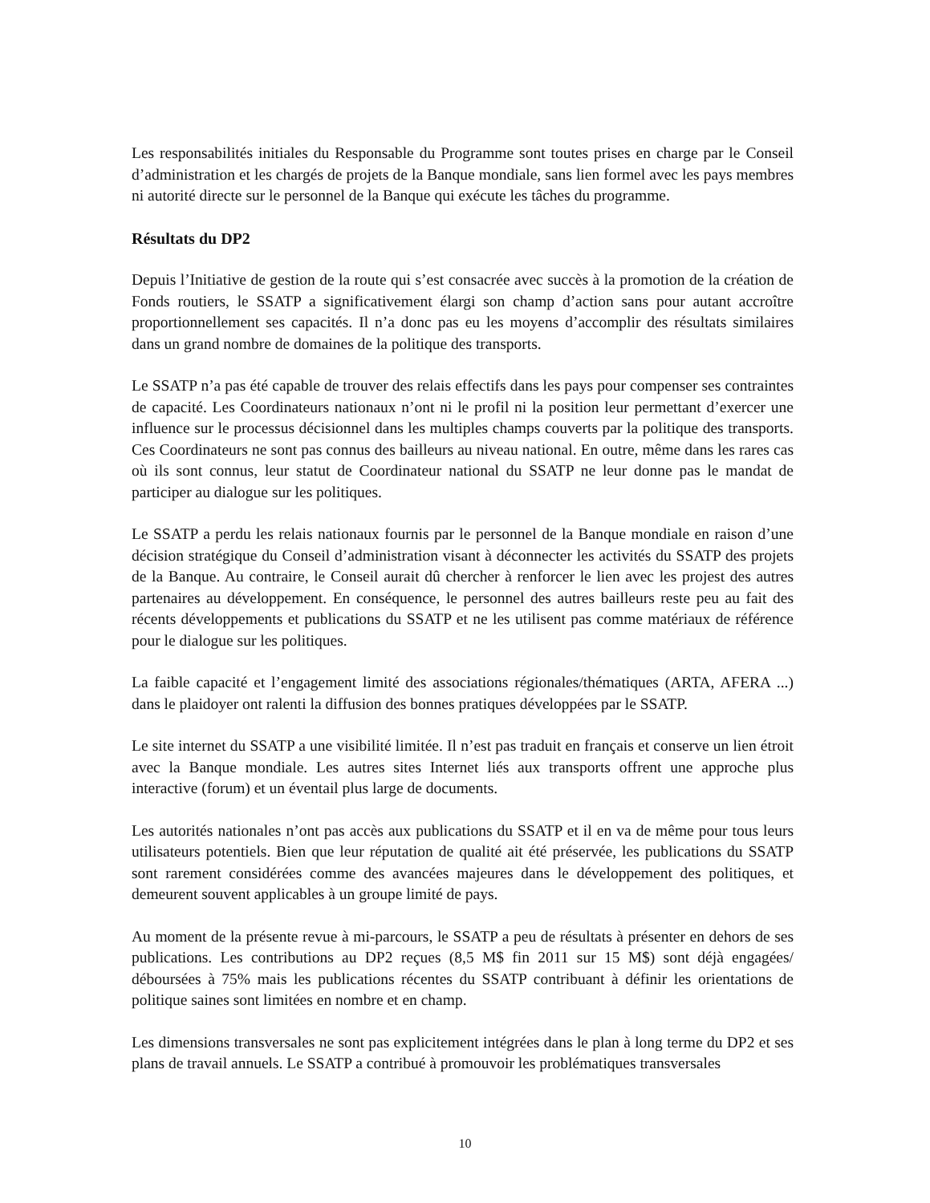Les responsabilités initiales du Responsable du Programme sont toutes prises en charge par le Conseil d’administration et les chargés de projets de la Banque mondiale, sans lien formel avec les pays membres ni autorité directe sur le personnel de la Banque qui exécute les tâches du programme.
Résultats du DP2
Depuis l’Initiative de gestion de la route qui s’est consacrée avec succès à la promotion de la création de Fonds routiers, le SSATP a significativement élargi son champ d’action sans pour autant accroître proportionnellement ses capacités. Il n’a donc pas eu les moyens d’accomplir des résultats similaires dans un grand nombre de domaines de la politique des transports.
Le SSATP n’a pas été capable de trouver des relais effectifs dans les pays pour compenser ses contraintes de capacité. Les Coordinateurs nationaux n’ont ni le profil ni la position leur permettant d’exercer une influence sur le processus décisionnel dans les multiples champs couverts par la politique des transports. Ces Coordinateurs ne sont pas connus des bailleurs au niveau national. En outre, même dans les rares cas où ils sont connus, leur statut de Coordinateur national du SSATP ne leur donne pas le mandat de participer au dialogue sur les politiques.
Le SSATP a perdu les relais nationaux fournis par le personnel de la Banque mondiale en raison d’une décision stratégique du Conseil d’administration visant à déconnecter les activités du SSATP des projets de la Banque. Au contraire, le Conseil aurait dû chercher à renforcer le lien avec les projest des autres partenaires au développement. En conséquence, le personnel des autres bailleurs reste peu au fait des récents développements et publications du SSATP et ne les utilisent pas comme matériaux de référence pour le dialogue sur les politiques.
La faible capacité et l’engagement limité des associations régionales/thématiques (ARTA, AFERA ...) dans le plaidoyer ont ralenti la diffusion des bonnes pratiques développées par le SSATP.
Le site internet du SSATP a une visibilité limitée. Il n’est pas traduit en français et conserve un lien étroit avec la Banque mondiale. Les autres sites Internet liés aux transports offrent une approche plus interactive (forum) et un éventail plus large de documents.
Les autorités nationales n’ont pas accès aux publications du SSATP et il en va de même pour tous leurs utilisateurs potentiels. Bien que leur réputation de qualité ait été préservée, les publications du SSATP sont rarement considérées comme des avancées majeures dans le développement des politiques, et demeurent souvent applicables à un groupe limité de pays.
Au moment de la présente revue à mi-parcours, le SSATP a peu de résultats à présenter en dehors de ses publications. Les contributions au DP2 reçues (8,5 M$ fin 2011 sur 15 M$) sont déjà engagées/ déboursées à 75% mais les publications récentes du SSATP contribuant à définir les orientations de politique saines sont limitées en nombre et en champ.
Les dimensions transversales ne sont pas explicitement intégrées dans le plan à long terme du DP2 et ses plans de travail annuels. Le SSATP a contribué à promouvoir les problématiques transversales
10